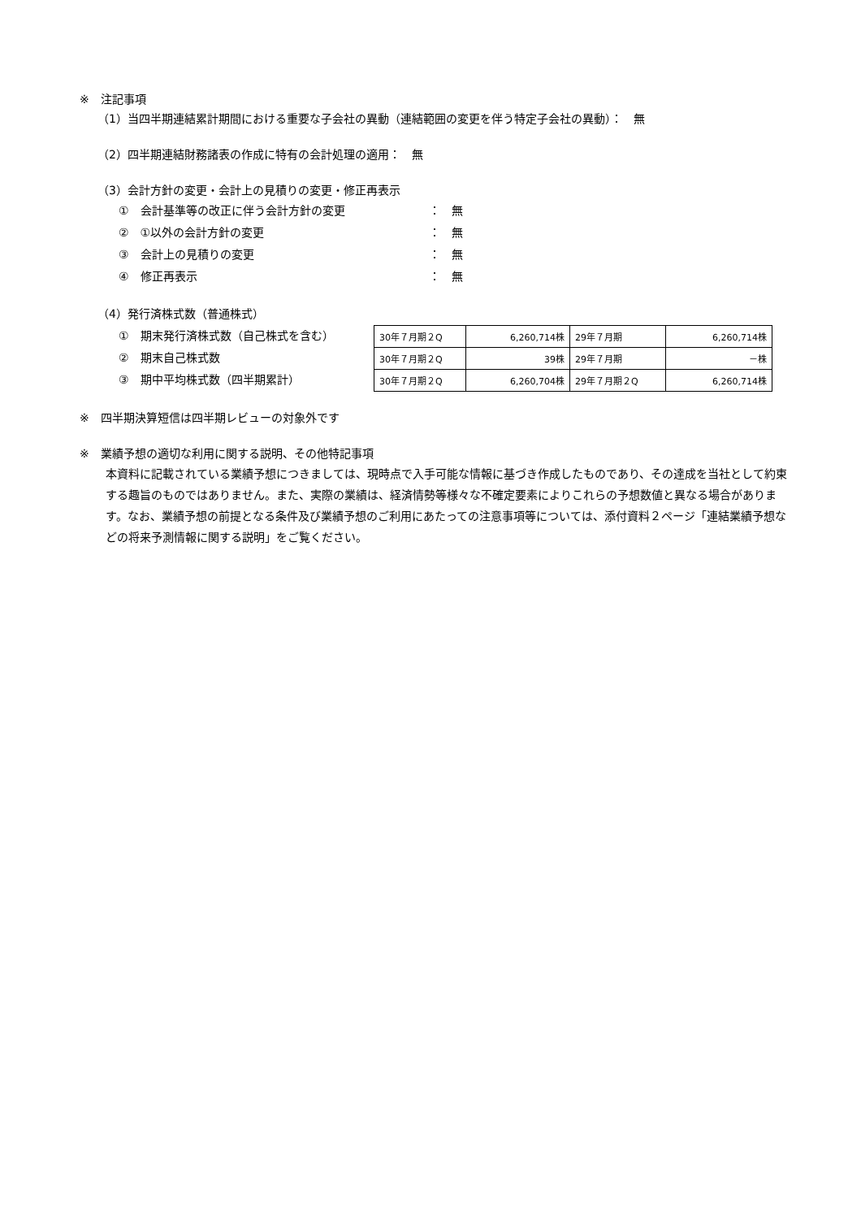※　注記事項
（1）当四半期連結累計期間における重要な子会社の異動（連結範囲の変更を伴う特定子会社の異動）：　無
（2）四半期連結財務諸表の作成に特有の会計処理の適用：　無
（3）会計方針の変更・会計上の見積りの変更・修正再表示
①　会計基準等の改正に伴う会計方針の変更 ：　無
②　①以外の会計方針の変更 ：　無
③　会計上の見積りの変更 ：　無
④　修正再表示 ：　無
（4）発行済株式数（普通株式）
①　期末発行済株式数（自己株式を含む）
②　期末自己株式数
③　期中平均株式数（四半期累計）
| 30年７月期２Q | 6,260,714株 | 29年７月期 | 6,260,714株 |
| 30年７月期２Q | 39株 | 29年７月期 | －株 |
| 30年７月期２Q | 6,260,704株 | 29年７月期２Q | 6,260,714株 |
※　四半期決算短信は四半期レビューの対象外です
※　業績予想の適切な利用に関する説明、その他特記事項
本資料に記載されている業績予想につきましては、現時点で入手可能な情報に基づき作成したものであり、その達成を当社として約束する趣旨のものではありません。また、実際の業績は、経済情勢等様々な不確定要素によりこれらの予想数値と異なる場合があります。なお、業績予想の前提となる条件及び業績予想のご利用にあたっての注意事項等については、添付資料２ページ「連結業績予想などの将来予測情報に関する説明」をご覧ください。